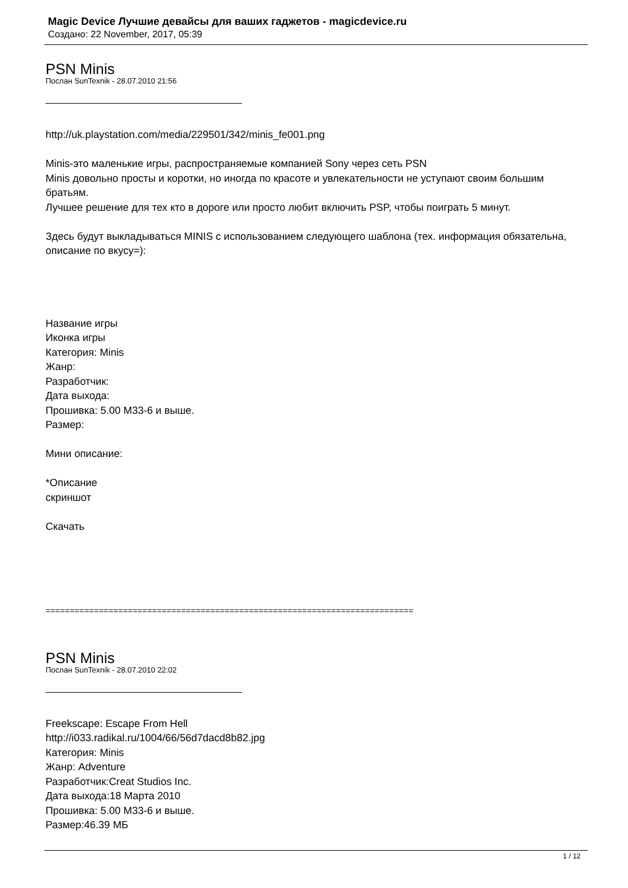Magic Device Лучшие девайсы для ваших гаджетов - magicdevice.ru
Создано: 22 November, 2017, 05:39
PSN Minis
Послан SunTexnik - 28.07.2010 21:56
http://uk.playstation.com/media/229501/342/minis_fe001.png
Minis-это маленькие игры, распространяемые компанией Sony через сеть PSN
Minis довольно просты и коротки, но иногда по красоте и увлекательности не уступают своим большим братьям.
Лучшее решение для тех кто в дороге или просто любит включить PSP, чтобы поиграть 5 минут.
Здесь будут выкладываться MINIS с использованием следующего шаблона (тех. информация обязательна, описание по вкусу=):
Название игры
Иконка игры
Категория: Minis
Жанр:
Разработчик:
Дата выхода:
Прошивка: 5.00 M33-6 и выше.
Размер:
Мини описание:
*Описание
скриншот
Скачать
============================================================================
PSN Minis
Послан SunTexnik - 28.07.2010 22:02
Freekscape: Escape From Hell
http://i033.radikal.ru/1004/66/56d7dacd8b82.jpg
Категория: Minis
Жанр: Adventure
Разработчик:Creat Studios Inc.
Дата выхода:18 Марта 2010
Прошивка: 5.00 M33-6 и выше.
Размер:46.39 МБ
1 / 12